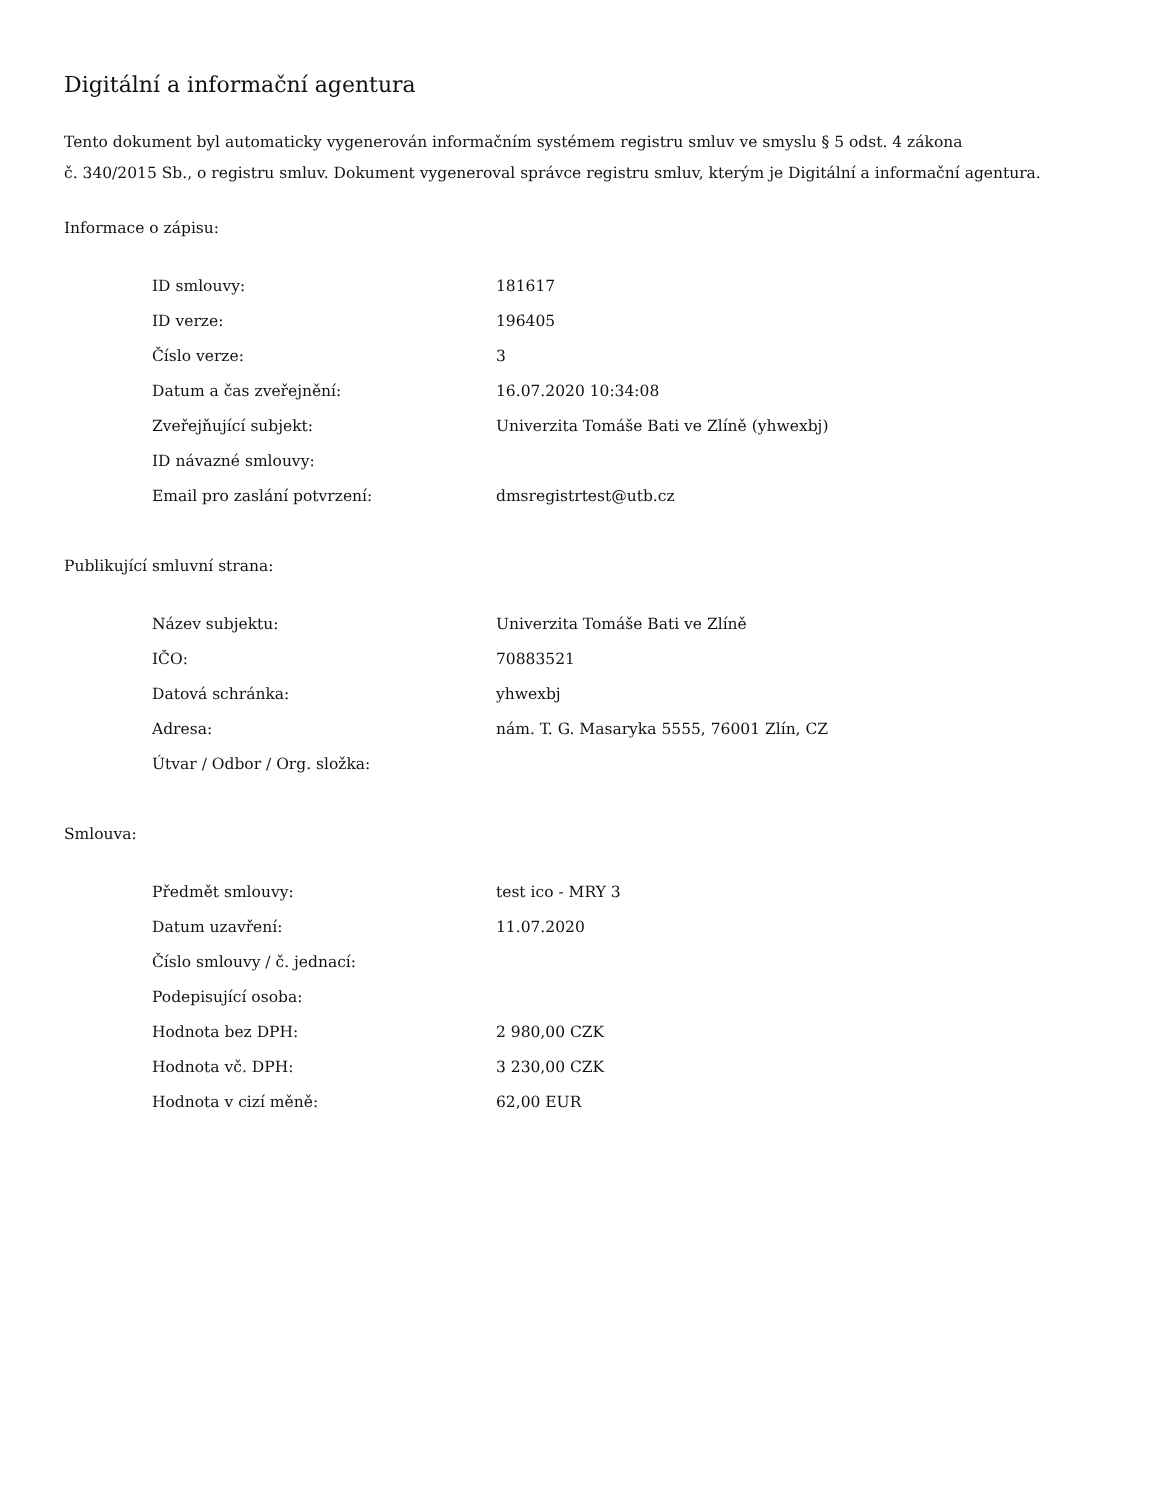Digitální a informační agentura
Tento dokument byl automaticky vygenerován informačním systémem registru smluv ve smyslu § 5 odst. 4 zákona
č. 340/2015 Sb., o registru smluv. Dokument vygeneroval správce registru smluv, kterým je Digitální a informační agentura.
Informace o zápisu:
| ID smlouvy: | 181617 |
| ID verze: | 196405 |
| Číslo verze: | 3 |
| Datum a čas zveřejnění: | 16.07.2020 10:34:08 |
| Zveřejňující subjekt: | Univerzita Tomáše Bati ve Zlíně (yhwexbj) |
| ID návazné smlouvy: | |
| Email pro zaslání potvrzení: | dmsregistrtest@utb.cz |
Publikující smluvní strana:
| Název subjektu: | Univerzita Tomáše Bati ve Zlíně |
| IČO: | 70883521 |
| Datová schránka: | yhwexbj |
| Adresa: | nám. T. G. Masaryka 5555, 76001 Zlín, CZ |
| Útvar / Odbor / Org. složka: | |
Smlouva:
| Předmět smlouvy: | test ico - MRY 3 |
| Datum uzavření: | 11.07.2020 |
| Číslo smlouvy / č. jednací: | |
| Podepisující osoba: | |
| Hodnota bez DPH: | 2 980,00 CZK |
| Hodnota vč. DPH: | 3 230,00 CZK |
| Hodnota v cizí měně: | 62,00 EUR |